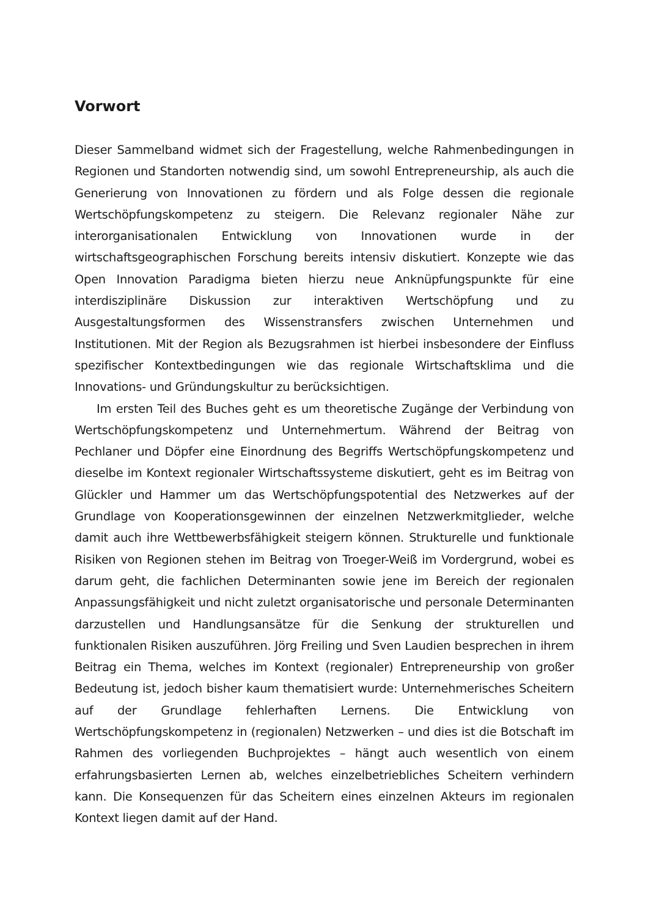Vorwort
Dieser Sammelband widmet sich der Fragestellung, welche Rahmenbedingungen in Regionen und Standorten notwendig sind, um sowohl Entrepreneurship, als auch die Generierung von Innovationen zu fördern und als Folge dessen die regionale Wertschöpfungskompetenz zu steigern. Die Relevanz regionaler Nähe zur interorganisationalen Entwicklung von Innovationen wurde in der wirtschaftsgeographischen Forschung bereits intensiv diskutiert. Konzepte wie das Open Innovation Paradigma bieten hierzu neue Anknüpfungspunkte für eine interdisziplinäre Diskussion zur interaktiven Wertschöpfung und zu Ausgestaltungsformen des Wissenstransfers zwischen Unternehmen und Institutionen. Mit der Region als Bezugsrahmen ist hierbei insbesondere der Einfluss spezifischer Kontextbedingungen wie das regionale Wirtschaftsklima und die Innovations- und Gründungskultur zu berücksichtigen.
Im ersten Teil des Buches geht es um theoretische Zugänge der Verbindung von Wertschöpfungskompetenz und Unternehmertum. Während der Beitrag von Pechlaner und Döpfer eine Einordnung des Begriffs Wertschöpfungskompetenz und dieselbe im Kontext regionaler Wirtschaftssysteme diskutiert, geht es im Beitrag von Glückler und Hammer um das Wertschöpfungspotential des Netzwerkes auf der Grundlage von Kooperationsgewinnen der einzelnen Netzwerkmitglieder, welche damit auch ihre Wettbewerbsfähigkeit steigern können. Strukturelle und funktionale Risiken von Regionen stehen im Beitrag von Troeger-Weiß im Vordergrund, wobei es darum geht, die fachlichen Determinanten sowie jene im Bereich der regionalen Anpassungsfähigkeit und nicht zuletzt organisatorische und personale Determinanten darzustellen und Handlungsansätze für die Senkung der strukturellen und funktionalen Risiken auszuführen. Jörg Freiling und Sven Laudien besprechen in ihrem Beitrag ein Thema, welches im Kontext (regionaler) Entrepreneurship von großer Bedeutung ist, jedoch bisher kaum thematisiert wurde: Unternehmerisches Scheitern auf der Grundlage fehlerhaften Lernens. Die Entwicklung von Wertschöpfungskompetenz in (regionalen) Netzwerken – und dies ist die Botschaft im Rahmen des vorliegenden Buchprojektes – hängt auch wesentlich von einem erfahrungsbasierten Lernen ab, welches einzelbetriebliches Scheitern verhindern kann. Die Konsequenzen für das Scheitern eines einzelnen Akteurs im regionalen Kontext liegen damit auf der Hand.